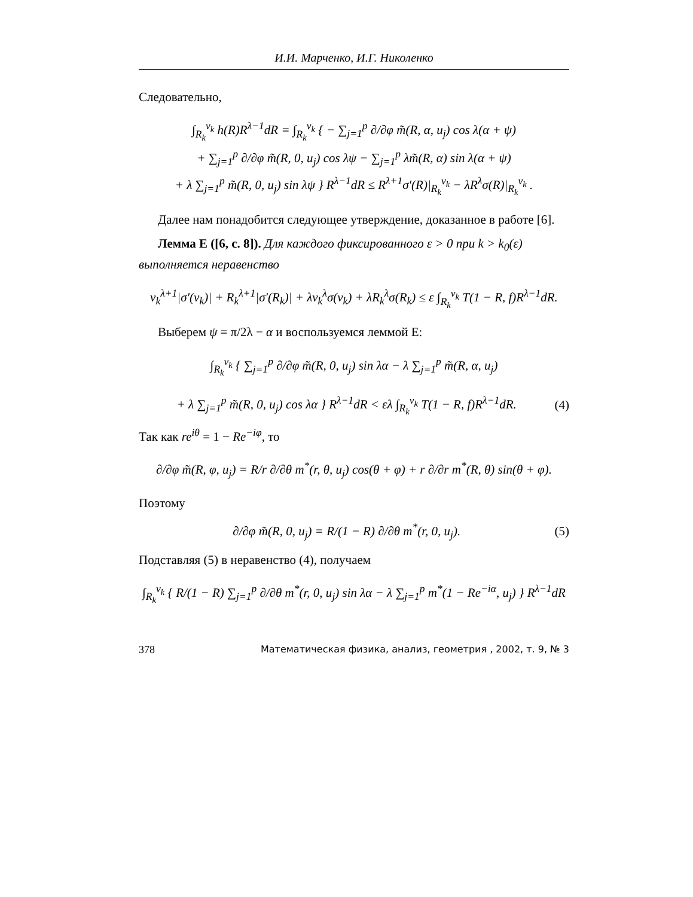И.И. Марченко, И.Г. Николенко
Следовательно,
∫<sub>R<sub>k</sub></sub><sup>v<sub>k</sub></sup> h(R)R<sup>λ−1</sup>dR = ∫<sub>R<sub>k</sub></sub><sup>v<sub>k</sub></sup> { − ∑<sub>j=1</sub><sup>p</sup> ∂/∂φ m̃(R, α, u<sub>j</sub>) cos λ(α + ψ)
+ ∑<sub>j=1</sub><sup>p</sup> ∂/∂φ m̃(R, 0, u<sub>j</sub>) cos λψ − ∑<sub>j=1</sub><sup>p</sup> λm̃(R, α) sin λ(α + ψ)
+ λ ∑<sub>j=1</sub><sup>p</sup> m̃(R, 0, u<sub>j</sub>) sin λψ } R<sup>λ−1</sup>dR ≤ R<sup>λ+1</sup>σ′(R)|<sub>R<sub>k</sub></sub><sup>v<sub>k</sub></sup> − λR<sup>λ</sup>σ(R)|<sub>R<sub>k</sub></sub><sup>v<sub>k</sub></sup> .
Далее нам понадобится следующее утверждение, доказанное в работе [6].
Лемма E ([6, с. 8]). Для каждого фиксированного ε > 0 при k > k<sub>0</sub>(ε) выполняется неравенство
v<sub>k</sub><sup>λ+1</sup>|σ′(v<sub>k</sub>)| + R<sub>k</sub><sup>λ+1</sup>|σ′(R<sub>k</sub>)| + λv<sub>k</sub><sup>λ</sup>σ(v<sub>k</sub>) + λR<sub>k</sub><sup>λ</sup>σ(R<sub>k</sub>) ≤ ε ∫<sub>R<sub>k</sub></sub><sup>v<sub>k</sub></sup> T(1 − R, f)R<sup>λ−1</sup>dR.
Выберем ψ = π/2λ − α и воспользуемся леммой E:
∫<sub>R<sub>k</sub></sub><sup>v<sub>k</sub></sup> { ∑<sub>j=1</sub><sup>p</sup> ∂/∂φ m̃(R, 0, u<sub>j</sub>) sin λα − λ ∑<sub>j=1</sub><sup>p</sup> m̃(R, α, u<sub>j</sub>)
+ λ ∑<sub>j=1</sub><sup>p</sup> m̃(R, 0, u<sub>j</sub>) cos λα } R<sup>λ−1</sup>dR < ελ ∫<sub>R<sub>k</sub></sub><sup>v<sub>k</sub></sup> T(1 − R, f)R<sup>λ−1</sup>dR. (4)
Так как re<sup>iθ</sup> = 1 − Re<sup>−iφ</sup>, то
∂/∂φ m̃(R, φ, u<sub>j</sub>) = R/r ∂/∂θ m<sup>*</sup>(r, θ, u<sub>j</sub>) cos(θ + φ) + r ∂/∂r m<sup>*</sup>(R, θ) sin(θ + φ).
Поэтому
∂/∂φ m̃(R, 0, u<sub>j</sub>) = R/(1 − R) ∂/∂θ m<sup>*</sup>(r, 0, u<sub>j</sub>). (5)
Подставляя (5) в неравенство (4), получаем
∫<sub>R<sub>k</sub></sub><sup>v<sub>k</sub></sup> { R/(1 − R) ∑<sub>j=1</sub><sup>p</sup> ∂/∂θ m<sup>*</sup>(r, 0, u<sub>j</sub>) sin λα − λ ∑<sub>j=1</sub><sup>p</sup> m<sup>*</sup>(1 − Re<sup>−iα</sup>, u<sub>j</sub>) } R<sup>λ−1</sup>dR
378 Математическая физика, анализ, геометрия , 2002, т. 9, № 3